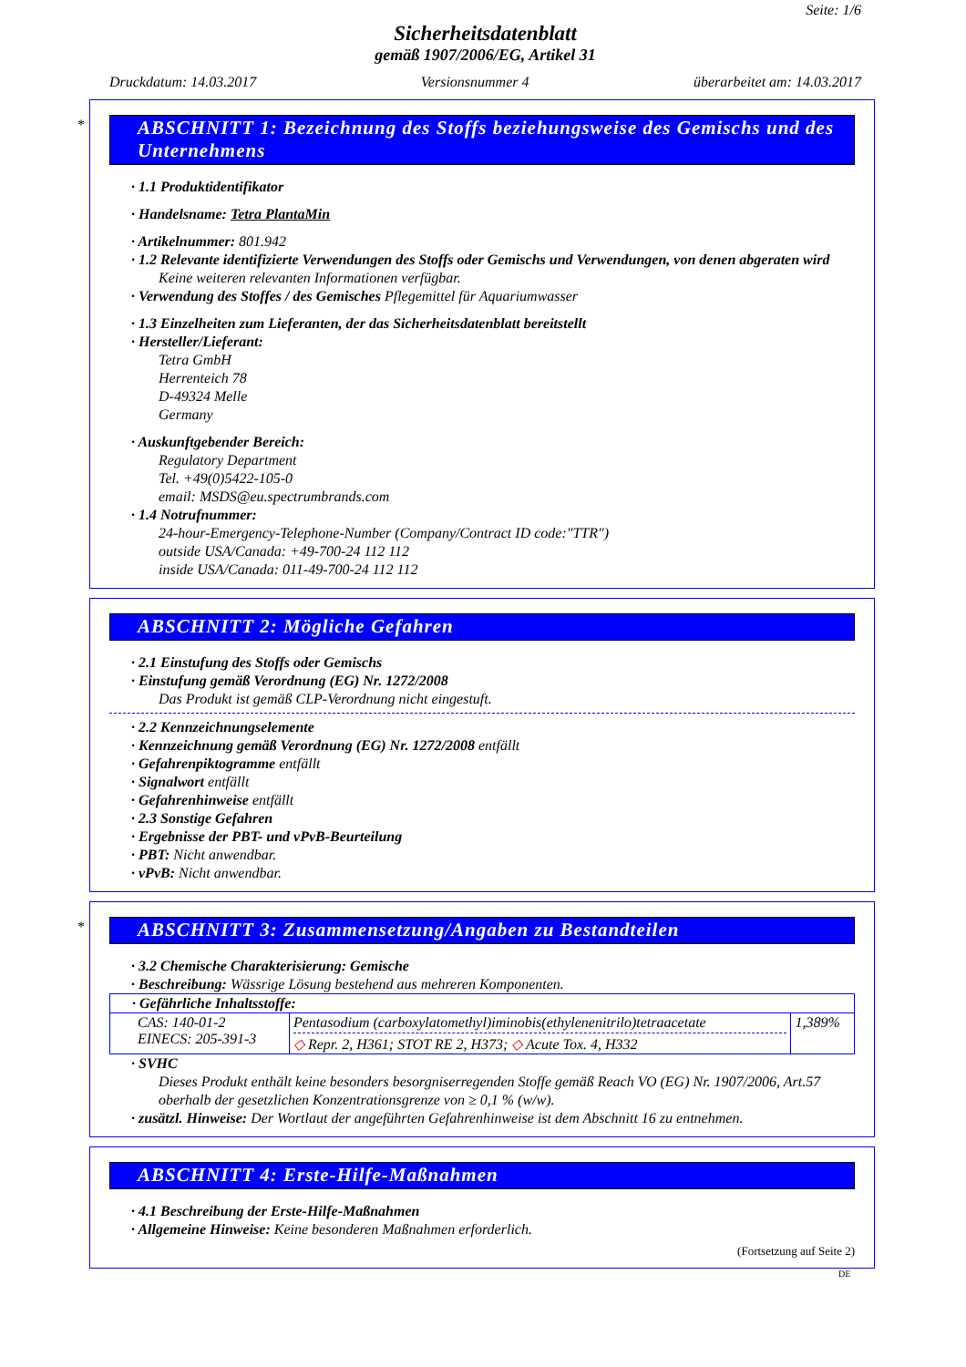Seite: 1/6
Sicherheitsdatenblatt
gemäß 1907/2006/EG, Artikel 31
Druckdatum: 14.03.2017 Versionsnummer 4 überarbeitet am: 14.03.2017
*
ABSCHNITT 1: Bezeichnung des Stoffs beziehungsweise des Gemischs und des Unternehmens
· 1.1 Produktidentifikator
· Handelsname: Tetra PlantaMin
· Artikelnummer: 801.942
· 1.2 Relevante identifizierte Verwendungen des Stoffs oder Gemischs und Verwendungen, von denen abgeraten wird
Keine weiteren relevanten Informationen verfügbar.
· Verwendung des Stoffes / des Gemisches Pflegemittel für Aquariumwasser
· 1.3 Einzelheiten zum Lieferanten, der das Sicherheitsdatenblatt bereitstellt
· Hersteller/Lieferant:
Tetra GmbH
Herrenteich 78
D-49324 Melle
Germany
· Auskunftgebender Bereich:
Regulatory Department
Tel. +49(0)5422-105-0
email: MSDS@eu.spectrumbrands.com
· 1.4 Notrufnummer:
24-hour-Emergency-Telephone-Number (Company/Contract ID code:"TTR")
outside USA/Canada: +49-700-24 112 112
inside USA/Canada: 011-49-700-24 112 112
ABSCHNITT 2: Mögliche Gefahren
· 2.1 Einstufung des Stoffs oder Gemischs
· Einstufung gemäß Verordnung (EG) Nr. 1272/2008
Das Produkt ist gemäß CLP-Verordnung nicht eingestuft.
· 2.2 Kennzeichnungselemente
· Kennzeichnung gemäß Verordnung (EG) Nr. 1272/2008 entfällt
· Gefahrenpiktogramme entfällt
· Signalwort entfällt
· Gefahrenhinweise entfällt
· 2.3 Sonstige Gefahren
· Ergebnisse der PBT- und vPvB-Beurteilung
· PBT: Nicht anwendbar.
· vPvB: Nicht anwendbar.
*
ABSCHNITT 3: Zusammensetzung/Angaben zu Bestandteilen
· 3.2 Chemische Charakterisierung: Gemische
· Beschreibung: Wässrige Lösung bestehend aus mehreren Komponenten.
| · Gefährliche Inhaltsstoffe: | | |
| CAS: 140-01-2 EINECS: 205-391-3 | Pentasodium (carboxylatomethyl)iminobis(ethylenenitrilo)tetraacetate ◇ Repr. 2, H361; STOT RE 2, H373; ◇ Acute Tox. 4, H332 | 1,389% |
· SVHC
Dieses Produkt enthält keine besonders besorgniserregenden Stoffe gemäß Reach VO (EG) Nr. 1907/2006, Art.57 oberhalb der gesetzlichen Konzentrationsgrenze von ≥ 0,1 % (w/w).
· zusätzl. Hinweise: Der Wortlaut der angeführten Gefahrenhinweise ist dem Abschnitt 16 zu entnehmen.
ABSCHNITT 4: Erste-Hilfe-Maßnahmen
· 4.1 Beschreibung der Erste-Hilfe-Maßnahmen
· Allgemeine Hinweise: Keine besonderen Maßnahmen erforderlich.
(Fortsetzung auf Seite 2)
DE